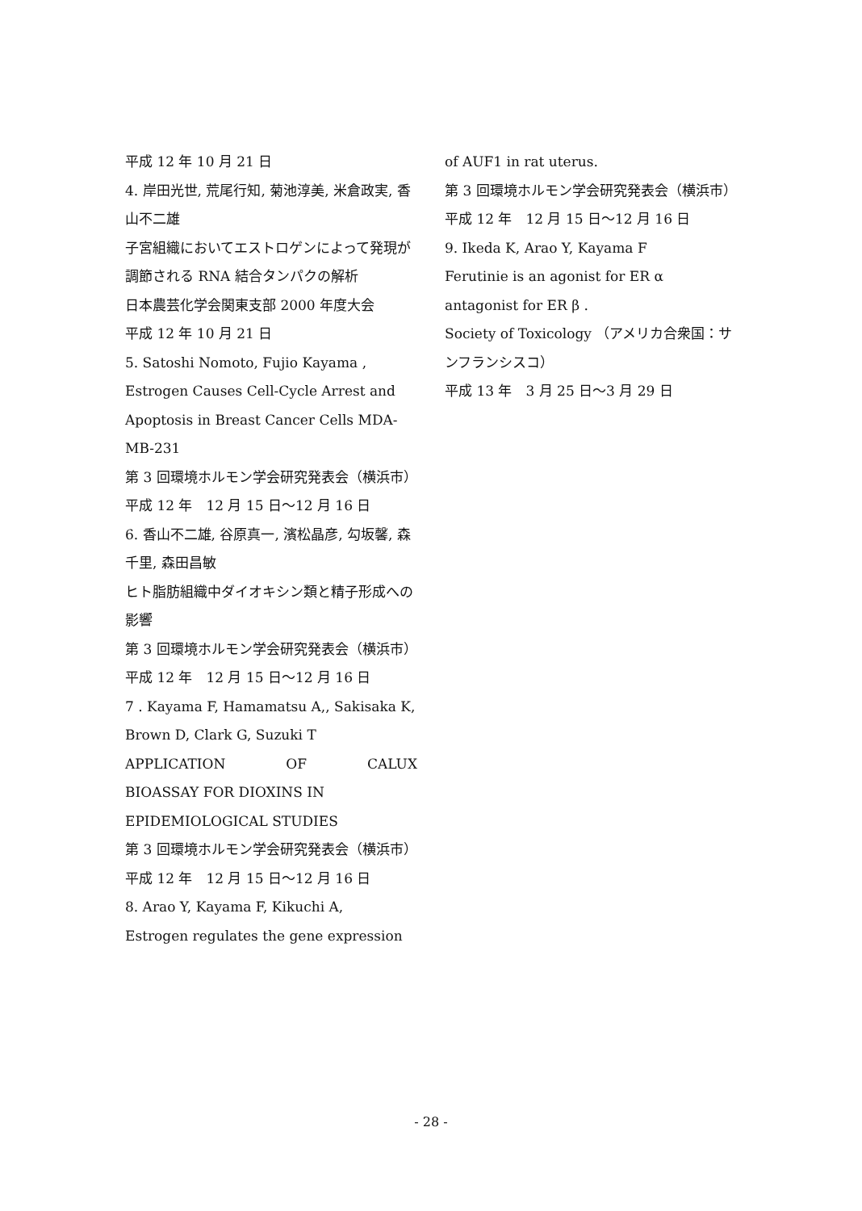平成 12 年 10 月 21 日
4. 岸田光世, 荒尾行知, 菊池淳美, 米倉政実, 香山不二雄
子宮組織においてエストロゲンによって発現が調節される RNA 結合タンパクの解析
日本農芸化学会関東支部 2000 年度大会
平成 12 年 10 月 21 日
5. Satoshi Nomoto, Fujio Kayama ,
Estrogen Causes Cell-Cycle Arrest and Apoptosis in Breast Cancer Cells MDA-MB-231
第 3 回環境ホルモン学会研究発表会（横浜市）
平成 12 年　12 月 15 日～12 月 16 日
6. 香山不二雄, 谷原真一, 濱松晶彦, 勾坂馨, 森千里, 森田昌敏
ヒト脂肪組織中ダイオキシン類と精子形成への影響
第 3 回環境ホルモン学会研究発表会（横浜市）
平成 12 年　12 月 15 日～12 月 16 日
7 . Kayama F, Hamamatsu A,, Sakisaka K, Brown D, Clark G, Suzuki T
APPLICATION OF CALUX
BIOASSAY FOR DIOXINS IN
EPIDEMIOLOGICAL STUDIES
第 3 回環境ホルモン学会研究発表会（横浜市）
平成 12 年　12 月 15 日～12 月 16 日
8. Arao Y, Kayama F, Kikuchi A,
Estrogen regulates the gene expression
of AUF1 in rat uterus.
第 3 回環境ホルモン学会研究発表会（横浜市）
平成 12 年　12 月 15 日～12 月 16 日
9. Ikeda K, Arao Y, Kayama F
Ferutinie is an agonist for ER α antagonist for ER β .
Society of Toxicology （アメリカ合衆国：サンフランシスコ）
平成 13 年　3 月 25 日～3 月 29 日
- 28 -